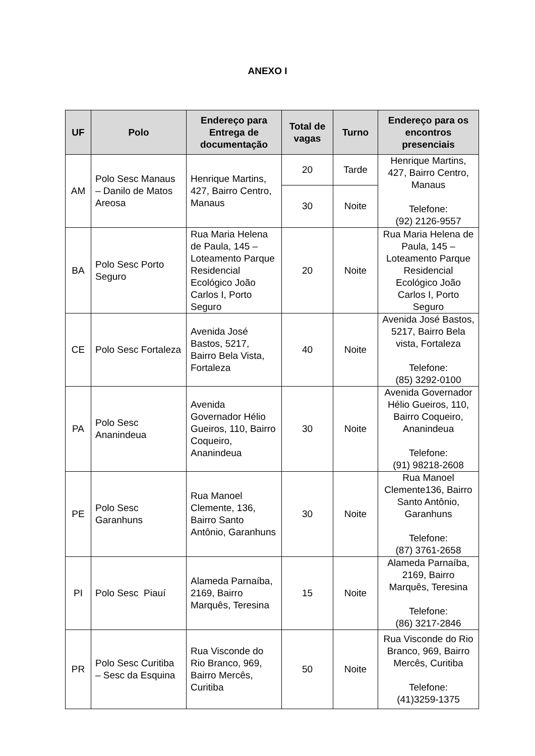ANEXO I
| UF | Polo | Endereço para Entrega de documentação | Total de vagas | Turno | Endereço para os encontros presenciais |
| --- | --- | --- | --- | --- | --- |
| AM | Polo Sesc Manaus – Danilo de Matos Areosa | Henrique Martins, 427, Bairro Centro, Manaus | 20 | Tarde | Henrique Martins, 427, Bairro Centro, Manaus Telefone: (92) 2126-9557 |
| | | | 30 | Noite | |
| BA | Polo Sesc Porto Seguro | Rua Maria Helena de Paula, 145 – Loteamento Parque Residencial Ecológico João Carlos I, Porto Seguro | 20 | Noite | Rua Maria Helena de Paula, 145 – Loteamento Parque Residencial Ecológico João Carlos I, Porto Seguro |
| CE | Polo Sesc Fortaleza | Avenida José Bastos, 5217, Bairro Bela Vista, Fortaleza | 40 | Noite | Avenida José Bastos, 5217, Bairro Bela vista, Fortaleza Telefone: (85) 3292-0100 |
| PA | Polo Sesc Ananindeua | Avenida Governador Hélio Gueiros, 110, Bairro Coqueiro, Ananindeua | 30 | Noite | Avenida Governador Hélio Gueiros, 110, Bairro Coqueiro, Ananindeua Telefone: (91) 98218-2608 |
| PE | Polo Sesc Garanhuns | Rua Manoel Clemente, 136, Bairro Santo Antônio, Garanhuns | 30 | Noite | Rua Manoel Clemente136, Bairro Santo Antônio, Garanhuns Telefone: (87) 3761-2658 |
| PI | Polo Sesc Piauí | Alameda Parnaíba, 2169, Bairro Marquês, Teresina | 15 | Noite | Alameda Parnaíba, 2169, Bairro Marquês, Teresina Telefone: (86) 3217-2846 |
| PR | Polo Sesc Curitiba – Sesc da Esquina | Rua Visconde do Rio Branco, 969, Bairro Mercês, Curitiba | 50 | Noite | Rua Visconde do Rio Branco, 969, Bairro Mercês, Curitiba Telefone: (41)3259-1375 |